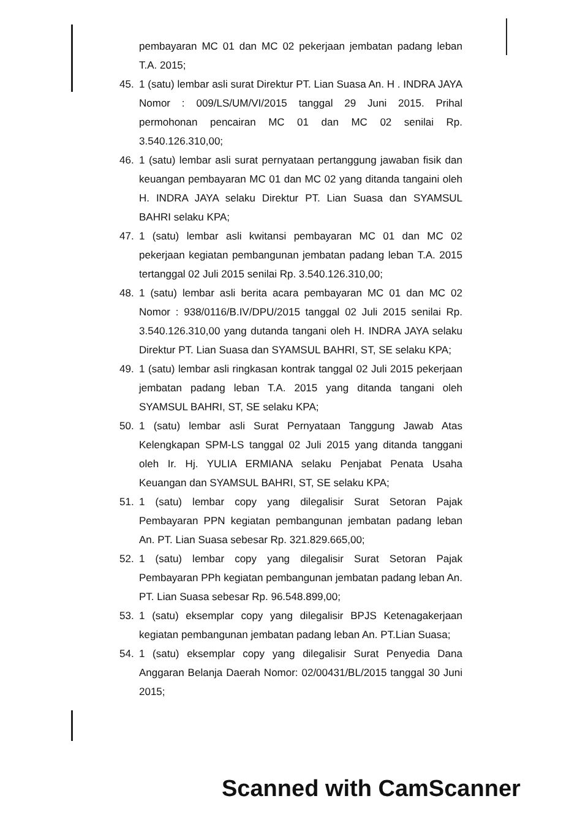pembayaran MC 01 dan MC 02 pekerjaan jembatan padang leban T.A. 2015;
45. 1 (satu) lembar asli surat Direktur PT. Lian Suasa An. H . INDRA JAYA Nomor : 009/LS/UM/VI/2015 tanggal 29 Juni 2015. Prihal permohonan pencairan MC 01 dan MC 02 senilai Rp. 3.540.126.310,00;
46. 1 (satu) lembar asli surat pernyataan pertanggung jawaban fisik dan keuangan pembayaran MC 01 dan MC 02 yang ditanda tangaini oleh H. INDRA JAYA selaku Direktur PT. Lian Suasa dan SYAMSUL BAHRI selaku KPA;
47. 1 (satu) lembar asli kwitansi pembayaran MC 01 dan MC 02 pekerjaan kegiatan pembangunan jembatan padang leban T.A. 2015 tertanggal 02 Juli 2015 senilai Rp. 3.540.126.310,00;
48. 1 (satu) lembar asli berita acara pembayaran MC 01 dan MC 02 Nomor : 938/0116/B.IV/DPU/2015 tanggal 02 Juli 2015 senilai Rp. 3.540.126.310,00 yang dutanda tangani oleh H. INDRA JAYA selaku Direktur PT. Lian Suasa dan SYAMSUL BAHRI, ST, SE selaku KPA;
49. 1 (satu) lembar asli ringkasan kontrak tanggal 02 Juli 2015 pekerjaan jembatan padang leban T.A. 2015 yang ditanda tangani oleh SYAMSUL BAHRI, ST, SE selaku KPA;
50. 1 (satu) lembar asli Surat Pernyataan Tanggung Jawab Atas Kelengkapan SPM-LS tanggal 02 Juli 2015 yang ditanda tanggani oleh Ir. Hj. YULIA ERMIANA selaku Penjabat Penata Usaha Keuangan dan SYAMSUL BAHRI, ST, SE selaku KPA;
51. 1 (satu) lembar copy yang dilegalisir Surat Setoran Pajak Pembayaran PPN kegiatan pembangunan jembatan padang leban An. PT. Lian Suasa sebesar Rp. 321.829.665,00;
52. 1 (satu) lembar copy yang dilegalisir Surat Setoran Pajak Pembayaran PPh kegiatan pembangunan jembatan padang leban An. PT. Lian Suasa sebesar Rp. 96.548.899,00;
53. 1 (satu) eksemplar copy yang dilegalisir BPJS Ketenagakerjaan kegiatan pembangunan jembatan padang leban An. PT.Lian Suasa;
54. 1 (satu) eksemplar copy yang dilegalisir Surat Penyedia Dana Anggaran Belanja Daerah Nomor: 02/00431/BL/2015 tanggal 30 Juni 2015;
Scanned with CamScanner